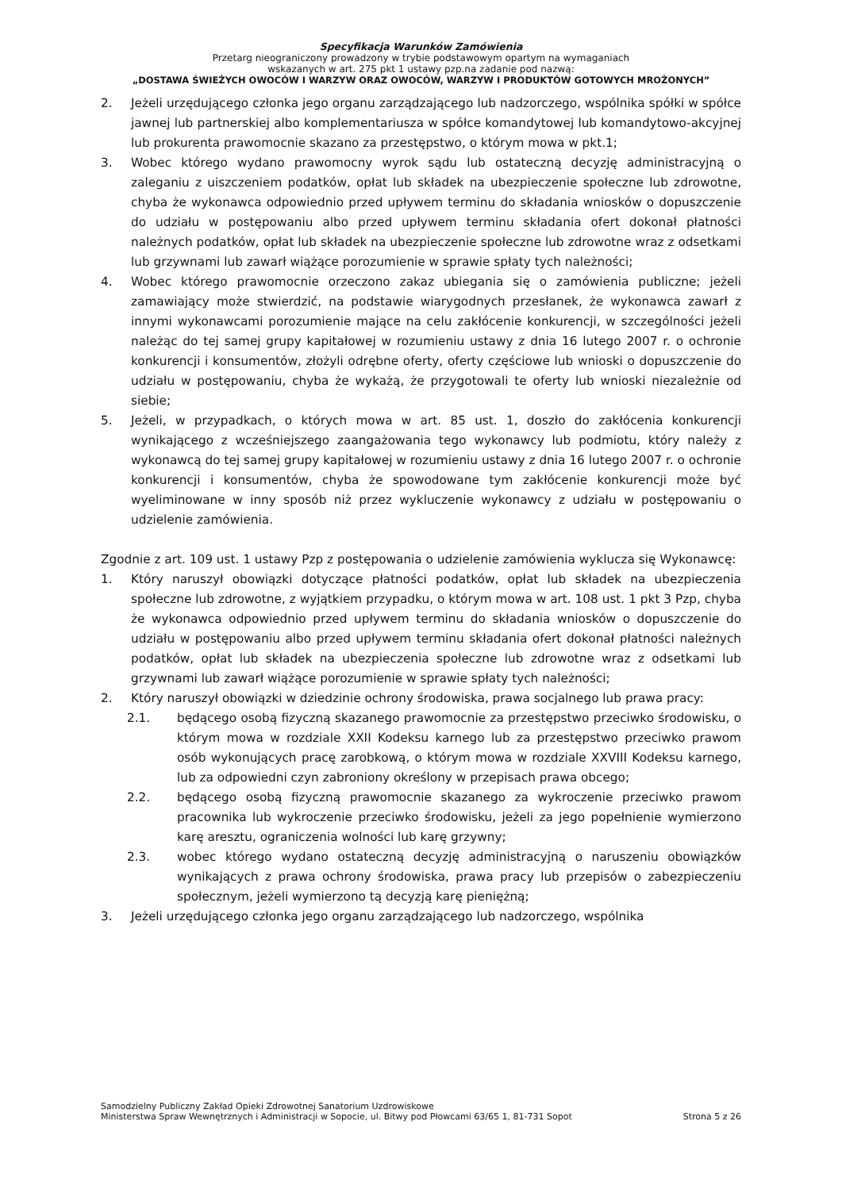Specyfikacja Warunków Zamówienia
Przetarg nieograniczony prowadzony w trybie podstawowym opartym na wymaganiach
wskazanych w art. 275 pkt 1 ustawy pzp.na zadanie pod nazwą:
„DOSTAWA ŚWIEŻYCH OWOCÓW I WARZYW ORAZ OWOCÓW, WARZYW I PRODUKTÓW GOTOWYCH MROŻONYCH”
2. Jeżeli urzędującego członka jego organu zarządzającego lub nadzorczego, wspólnika spółki w spółce jawnej lub partnerskiej albo komplementariusza w spółce komandytowej lub komandytowo-akcyjnej lub prokurenta prawomocnie skazano za przestępstwo, o którym mowa w pkt.1;
3. Wobec którego wydano prawomocny wyrok sądu lub ostateczną decyzję administracyjną o zaleganiu z uiszczeniem podatków, opłat lub składek na ubezpieczenie społeczne lub zdrowotne, chyba że wykonawca odpowiednio przed upływem terminu do składania wniosków o dopuszczenie do udziału w postępowaniu albo przed upływem terminu składania ofert dokonał płatności należnych podatków, opłat lub składek na ubezpieczenie społeczne lub zdrowotne wraz z odsetkami lub grzywnami lub zawarł wiążące porozumienie w sprawie spłaty tych należności;
4. Wobec którego prawomocnie orzeczono zakaz ubiegania się o zamówienia publiczne; jeżeli zamawiający może stwierdzić, na podstawie wiarygodnych przesłanek, że wykonawca zawarł z innymi wykonawcami porozumienie mające na celu zakłócenie konkurencji, w szczególności jeżeli należąc do tej samej grupy kapitałowej w rozumieniu ustawy z dnia 16 lutego 2007 r. o ochronie konkurencji i konsumentów, złożyli odrębne oferty, oferty częściowe lub wnioski o dopuszczenie do udziału w postępowaniu, chyba że wykażą, że przygotowali te oferty lub wnioski niezależnie od siebie;
5. Jeżeli, w przypadkach, o których mowa w art. 85 ust. 1, doszło do zakłócenia konkurencji wynikającego z wcześniejszego zaangażowania tego wykonawcy lub podmiotu, który należy z wykonawcą do tej samej grupy kapitałowej w rozumieniu ustawy z dnia 16 lutego 2007 r. o ochronie konkurencji i konsumentów, chyba że spowodowane tym zakłócenie konkurencji może być wyeliminowane w inny sposób niż przez wykluczenie wykonawcy z udziału w postępowaniu o udzielenie zamówienia.
Zgodnie z art. 109 ust. 1 ustawy Pzp z postępowania o udzielenie zamówienia wyklucza się Wykonawcę:
1. Który naruszył obowiązki dotyczące płatności podatków, opłat lub składek na ubezpieczenia społeczne lub zdrowotne, z wyjątkiem przypadku, o którym mowa w art. 108 ust. 1 pkt 3 Pzp, chyba że wykonawca odpowiednio przed upływem terminu do składania wniosków o dopuszczenie do udziału w postępowaniu albo przed upływem terminu składania ofert dokonał płatności należnych podatków, opłat lub składek na ubezpieczenia społeczne lub zdrowotne wraz z odsetkami lub grzywnami lub zawarł wiążące porozumienie w sprawie spłaty tych należności;
2. Który naruszył obowiązki w dziedzinie ochrony środowiska, prawa socjalnego lub prawa pracy:
2.1. będącego osobą fizyczną skazanego prawomocnie za przestępstwo przeciwko środowisku, o którym mowa w rozdziale XXII Kodeksu karnego lub za przestępstwo przeciwko prawom osób wykonujących pracę zarobkową, o którym mowa w rozdziale XXVIII Kodeksu karnego, lub za odpowiedni czyn zabroniony określony w przepisach prawa obcego;
2.2. będącego osobą fizyczną prawomocnie skazanego za wykroczenie przeciwko prawom pracownika lub wykroczenie przeciwko środowisku, jeżeli za jego popełnienie wymierzono karę aresztu, ograniczenia wolności lub karę grzywny;
2.3. wobec którego wydano ostateczną decyzję administracyjną o naruszeniu obowiązków wynikających z prawa ochrony środowiska, prawa pracy lub przepisów o zabezpieczeniu społecznym, jeżeli wymierzono tą decyzją karę pieniężną;
3. Jeżeli urzędującego członka jego organu zarządzającego lub nadzorczego, wspólnika
Samodzielny Publiczny Zakład Opieki Zdrowotnej Sanatorium Uzdrowiskowe
Ministerstwa Spraw Wewnętrznych i Administracji w Sopocie, ul. Bitwy pod Płowcami 63/65 1, 81-731 Sopot Strona 5 z 26